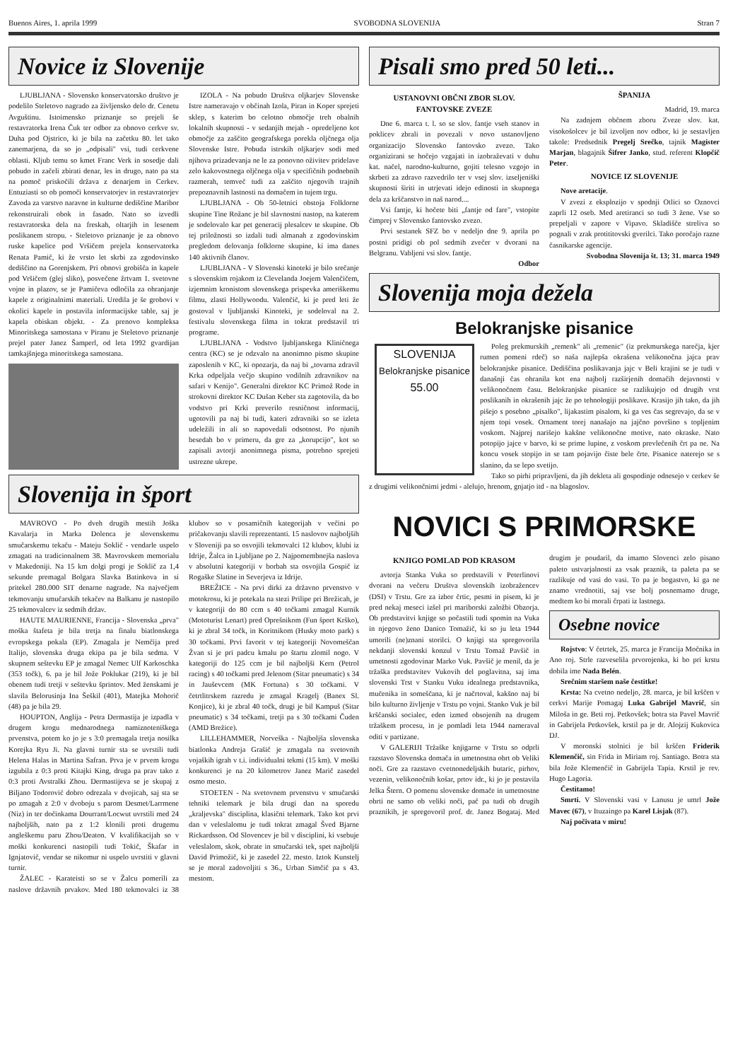Buenos Aires, 1. aprila 1999 SVOBODNA SLOVENIJA Stran 7
Novice iz Slovenije
LJUBLJANA - Slovensko konservatorsko društvo je podelilo Steletovo nagrado za življensko delo dr. Cenetu Avguštinu. Istoimensko priznanje so prejeli še restavratorka Irena Čuk ter odbor za obnovo cerkve sv. Duha pod Ojstrico, ki je bila na začetku 80. let tako zanemarjena, da so jo „odpisali" vsi, tudi cerkvene oblasti. Kljub temu so kmet Franc Verk in sosedje dali pobudo in začeli zbirati denar, les in drugo, nato pa sta na pomoč priskočili država z denarjem in Cerkev. Entuziasti so ob pomoči konservatorjev in restavratorjev Zavoda za varstvo naravne in kulturne dediščine Maribor rekonstruirali obok in fasado. Nato so izvedli restavratorska dela na freskah, oltarjih in lesenem poslikanem stropu. - Steletovo priznanje je za obnovo ruske kapelice pod Vršičem prejela konservatorka Renata Pamič, ki že vrsto let skrbi za zgodovinsko dediščino na Gorenjskem. Pri obnovi grobišča in kapele pod Vršičem (glej sliko), posvečene žrtvam 1. svetovne vojne in plazov, se je Pamičeva odločila za ohranjanje kapele z originalnimi materiali. Uredila je še grobovi v okolici kapele in postavila informacijske table, saj je kapela obiskan objekt. - Za prenovo kompleksa Minoritskega samostana v Piranu je Steletovo priznanje prejel pater Janez Šamperl, od leta 1992 gvardijan tamkajšnjega minoritskega samostana.
IZOLA - Na pobudo Društva oljkarjev Slovenske Istre nameravajo v občinah Izola, Piran in Koper sprejeti sklep, s katerim bo celotno območje treh obalnih lokalnih skupnosti - v sedanjih mejah - opredeljeno kot območje za zaščito geografskega porekla oljčnega olja Slovenske Istre. Pobuda istrskih oljkarjev sodi med njihova prizadevanja ne le za ponovno oživitev pridelave zelo kakovostnega oljčnega olja v specifičnih podnebnih razmerah, temveč tudi za zaščito njegovih trajnih prepoznavnih lastnosti na domačem in tujem trgu.
LJUBLJANA - Ob 50-letnici obstoja Folklorne skupine Tine Rožanc je bil slavnostni nastop, na katerem je sodelovalo kar pet generacij plesalcev te skupine. Ob tej priložnosti so izdali tudi almanah z zgodovinskim pregledom delovanja folklorne skupine, ki ima danes 140 aktivnih članov.
LJUBLJANA - V Slovenski kinoteki je bilo srečanje s slovenskim rojakom iz Clevelanda Joejem Valenčičem, izjemnim kronistom slovenskega prispevka ameriškemu filmu, zlasti Hollywoodu. Valenčič, ki je pred leti že gostoval v ljubljanski Kinoteki, je sodeloval na 2. festivalu slovenskega filma in tokrat predstavil tri programe.
LJUBLJANA - Vodstvo ljubljanskega Kliničnega centra (KC) se je odzvalo na anonimno pismo skupine zaposlenih v KC, ki opozarja, da naj bi „tovarna zdravil Krka odpeljala večjo skupino vodilnih zdravnikov na safari v Kenijo". Generalni direktor KC Primož Rode in strokovni direktor KC Dušan Keber sta zagotovila, da bo vodstvo pri Krki preverilo resničnost informacij, ugotovili pa naj bi tudi, kateri zdravniki so se izleta udeležili in ali so napovedali odsotnost. Po njunih besedah bo v primeru, da gre za „korupcijo", kot so zapisali avtorji anonimnega pisma, potrebno sprejeti ustrezne ukrepe.
Slovenija in šport
MAVROVO - Po dveh drugih mestih Joška Kavalarja in Marka Dolenca je slovenskemu smučarskemu tekaču - Mateju Soklič - vendarle uspelo zmagati na tradicionalnem 38. Mavrovskem memorialu v Makedoniji. Na 15 km dolgi progi je Soklič za 1,4 sekunde premagal Bolgara Slavka Batinkova in si pritekel 280.000 SIT denarne nagrade. Na največjem tekmovanju smučarskih tekačev na Balkanu je nastopilo 25 tekmovalcev iz sedmih držav.
HAUTE MAURIENNE, Francija - Slovenska „prva" moška štafeta je bila tretja na finalu biatlonskega evropskega pokala (EP). Zmagala je Nemčija pred Italijo, slovenska druga ekipa pa je bila sedma. V skupnem seštevku EP je zmagal Nemec Ulf Karkoschka (353 točk), 6. pa je bil Jože Poklukar (219), ki je bil obenem tudi tretji v seštevku šprintov. Med ženskami je slavila Belorusinja Ina Šeškil (401), Matejka Mohorič (48) pa je bila 29.
HOUPTON, Anglija - Petra Dermastija je izpadla v drugem krogu mednarodnega namiznoteniškega prvenstva, potem ko jo je s 3:0 premagala tretja nosilka Korejka Ryu Ji. Na glavni turnir sta se uvrstili tudi Helena Halas in Martina Safran. Prva je v prvem krogu izgubila z 0:3 proti Kitajki King, druga pa prav tako z 0:3 proti Avstralki Zhou. Dermastijeva se je skupaj z Biljano Todorović dobro odrezala v dvojicah, saj sta se po zmagah z 2:0 v dvoboju s parom Desmet/Larrmene (Niz) in ter dočinkama Dourrant/Locwut uvrstili med 24 najboljših, nato pa z 1:2 klonili proti drugemu angleškemu paru Zhou/Deaton. V kvalifikacijah so v moški konkurenci nastopili tudi Tokič, Škafar in Ignjatovič, vendar se nikomur ni uspelo uvrstiti v glavni turnir.
ŽALEC - Karateisti so se v Žalcu pomerili za naslove državnih prvakov. Med 180 tekmovalci iz 38 klubov so v posamičnih kategorijah v večini po pričakovanju slavili reprezentanti. 15 naslovov najboljših v Sloveniji pa so osvojili tekmovalci 12 klubov, klubi iz Idrije, Žalca in Ljubljane po 2. Najpomembnejša naslova v absolutni kategoriji v borbah sta osvojila Gospič iz Rogaške Slatine in Severjeva iz Idrije.
BREŽICE - Na prvi dirki za državno prvenstvo v motokrosu, ki je potekala na stezi Prilipe pri Brežicah, je v kategoriji do 80 ccm s 40 točkami zmagal Kurnik (Mototurist Lenart) pred Oprešnikom (Fun šport Krško), ki je zbral 34 točk, in Koritnikom (Husky moto park) s 30 točkami. Prvi favorit v tej kategoriji Novomeščan Žvan si je pri padcu kmalu po štartu zlomil nogo. V kategoriji do 125 ccm je bil najboljši Kern (Petrol racing) s 40 točkami pred Jelenom (Sitar pneumatic) s 34 in Jauševcem (MK Fortuna) s 30 točkami. V četrtlitrskem razredu je zmagal Kragelj (Banex Sl. Konjice), ki je zbral 40 točk, drugi je bil Kampuš (Sitar pneumatic) s 34 točkami, tretji pa s 30 točkami Čuden (AMD Brežice).
LILLEHAMMER, Norveška - Najboljša slovenska biatlonka Andreja Grašič je zmagala na svetovnih vojaških igrah v t.i. individualni tekmi (15 km). V moški konkurenci je na 20 kilometrov Janez Marič zasedel osmo mesto.
STOETEN - Na svetovnem prvenstvu v smučarski tehniki telemark je bila drugi dan na sporedu „kraljevska" disciplina, klasični telemark. Tako kot prvi dan v veleslalomu je tudi tokrat zmagal Šved Bjarne Rickardsson. Od Slovencev je bil v disciplini, ki vsebuje veleslalom, skok, obrate in smučarski tek, spet najboljši David Primožič, ki je zasedel 22. mesto. Iztok Kunstelj se je moral zadovoljiti s 36., Urban Simčič pa s 43. mestom.
Pisali smo pred 50 leti...
USTANOVNI OBČNI ZBOR SLOV. FANTOVSKE ZVEZE
Dne 6. marca t. l. so se slov. fantje vseh stanov in poklicev zbrali in povezali v novo ustanovljeno organizacijo Slovensko fantovsko zvezo. Tako organizirani se hočejo vzgajati in izobraževati v duhu kat. načel, narodno-kulturno, gojiti telesno vzgojo in skrbeti za zdravo razvedrilo ter v vsej slov. izseljeniški skupnosti širiti in utrjevati idejo edinosti in skupnega dela za krščanstvo in naš narod....
Vsi fantje, ki hočete biti „fantje od fare", vstopite čimprej v Slovensko fantovsko zvezo.
Prvi sestanek SFZ bo v nedeljo dne 9. aprila po postni pridigi ob pol sedmih zvečer v dvorani na Belgranu. Vabljeni vsi slov. fantje.
Odbor
ŠPANIJA
Madrid, 19. marca
Na zadnjem občnem zboru Zveze slov. kat. visokošolcev je bil izvoljen nov odbor, ki je sestavljen takole: Predsednik Pregelj Srečko, tajnik Magister Marjan, blagajnik Šifrer Janko, stud. referent Klopčič Peter.
NOVICE IZ SLOVENIJE
Nove aretacije.
V zvezi z eksplozijo v spodnji Otlici so Oznovci zaprli 12 oseb. Med aretiranci so tudi 3 žene. Vse so prepeljali v zapore v Vipavo. Skladišče streliva so pognali v zrak protititovski gverilci. Tako poročajo razne časnikarske agencije.
Svobodna Slovenija št. 13; 31. marca 1949
Slovenija moja dežela
Belokranjske pisanice
SLOVENIJA
Belokranjske pisanice
55.00
Poleg prekmurskih „remenk" ali „remenic" (iz prekmurskega narečja, kjer rumen pomeni rdeč) so naša najlepša okrašena velikonočna jajca prav belokranjske pisanice. Dediščina poslikavanja jajc v Beli krajini se je tudi v današnji čas ohranila kot ena najbolj razširjenih domačih dejavnosti v velikonočnem času. Belokranjske pisanice se razlikujejo od drugih vrst poslikanih in okrašenih jajc že po tehnologiji poslikave. Krasijo jih tako, da jih pišejo s posebno „pisalko", lijakastim pisalom, ki ga ves čas segrevajo, da se v njem topi vosek. Ornament torej nanašajo na jajčno površino s topljenim voskom. Najprej narišejo kakšne velikonočne motive, nato okraske. Nato potopijo jajce v barvo, ki se prime lupine, z voskom prevlečenih črt pa ne. Na koncu vosek stopijo in se tam pojavijo čiste bele črte. Pisanice naterejo se s slanino, da se lepo svetijo.
Tako so pirhi pripravljeni, da jih dekleta ali gospodinje odnesejo v cerkev še z drugimi velikončnimi jedmi - alelujo, hrenom, gnjatjo itd - na blagoslov.
NOVICI S PRIMORSKE
KNJIGO POMLAD POD KRASOM
avtorja Stanka Vuka so predstavili v Peterlinovi dvorani na večeru Društva slovenskih izobražencev (DSI) v Trstu. Gre za izbor črtic, pesmi in pisem, ki je pred nekaj meseci izšel pri mariborski založbi Obzorja. Ob predstavitvi knjige so počastili tudi spomin na Vuka in njegovo ženo Danico Tomažič, ki so ju leta 1944 umorili (ne)znani storilci. O knjigi sta spregovorila nekdanji slovenski konzul v Trstu Tomaž Pavšič in umetnosti zgodovinar Marko Vuk. Pavšič je menil, da je tržaška predstavitev Vukovih del poglavitna, saj ima slovenski Trst v Stanku Vuku idealnega predstavnika, mučenika in someščana, ki je načrtoval, kakšno naj bi bilo kulturno življenje v Trstu po vojni. Stanko Vuk je bil krščanski socialec, eden izmed obsojenih na drugem tržaškem procesu, in je pomladi leta 1944 nameraval oditi v partizane.
V GALERIJI Tržaške knjigarne v Trstu so odprli razstavo Slovenska domača in umetnostna obrt ob Veliki noči. Gre za razstavo cvetnonedeljskih butaric, pirhov, vezenin, velikonočnih košar, prtov idr., ki jo je postavila Jelka Štern. O pomenu slovenske domače in umetnostne obrti ne samo ob veliki noči, pač pa tudi ob drugih praznikih, je spregovoril prof. dr. Janez Bogataj. Med drugim je poudaril, da imamo Slovenci zelo pisano paleto ustvarjalnosti za vsak praznik, ta paleta pa se razlikuje od vasi do vasi. To pa je bogastvo, ki ga ne znamo vrednotiti, saj vse bolj posnemamo druge, medtem ko bi morali črpati iz lastnega.
Osebne novice
Rojstvo: V četrtek, 25. marca je Francija Močnika in Ano roj. Strle razveselila prvorojenka, ki bo pri krstu dobila ime Nada Belén.
Srečnim staršem naše čestitke!
Krsta: Na cvetno nedeljo, 28. marca, je bil krščen v cerkvi Marije Pomagaj Luka Gabrijel Mavrič, sin Miloša in ge. Beti roj. Petkovšek; botra sta Pavel Mavrič in Gabrijela Petkovšek, krstil pa je dr. Alojzij Kukovica DJ.
V moronski stolnici je bil krščen Friderik Klemenčič, sin Frida in Miriam roj. Santiago. Botra sta bila Jože Klemenčič in Gabrijela Tapia. Krstil je rev. Hugo Lagoria.
Čestitamo!
Smrti. V Slovenski vasi v Lanusu je umrl Jože Mavec (67), v Ituzaingo pa Karel Lisjak (87).
Naj počivata v miru!